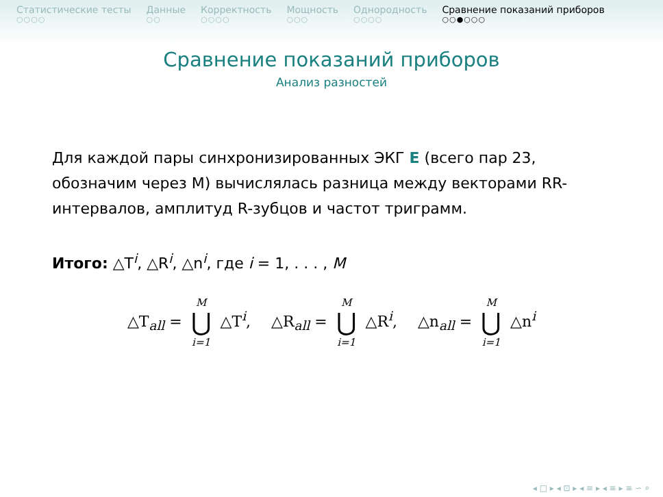Статистические тесты
○○○○
Данные
○○
Корректность
○○○○
Мощность
○○○
Однородность
○○○○
Сравнение показаний приборов
○○●○○○
Сравнение показаний приборов
Анализ разностей
Для каждой пары синхронизированных ЭКГ E (всего пар 23, обозначим через M) вычислялась разница между векторами RR-интервалов, амплитуд R-зубцов и частот триграмм.
Итого: △T<sup>i</sup>, △R<sup>i</sup>, △n<sup>i</sup>, где i = 1, . . . , M
△T<sub>all</sub> = M ⋃ i=1 △T<sup>i</sup>, △R<sub>all</sub> = M ⋃ i=1 △R<sup>i</sup>, △n<sub>all</sub> = M ⋃ i=1 △n<sup>i</sup>
◂ □ ▸ ◂ ⊡ ▸ ◂ ≡ ▸ ◂ ≡ ▸ ≡ ∽ ⌕